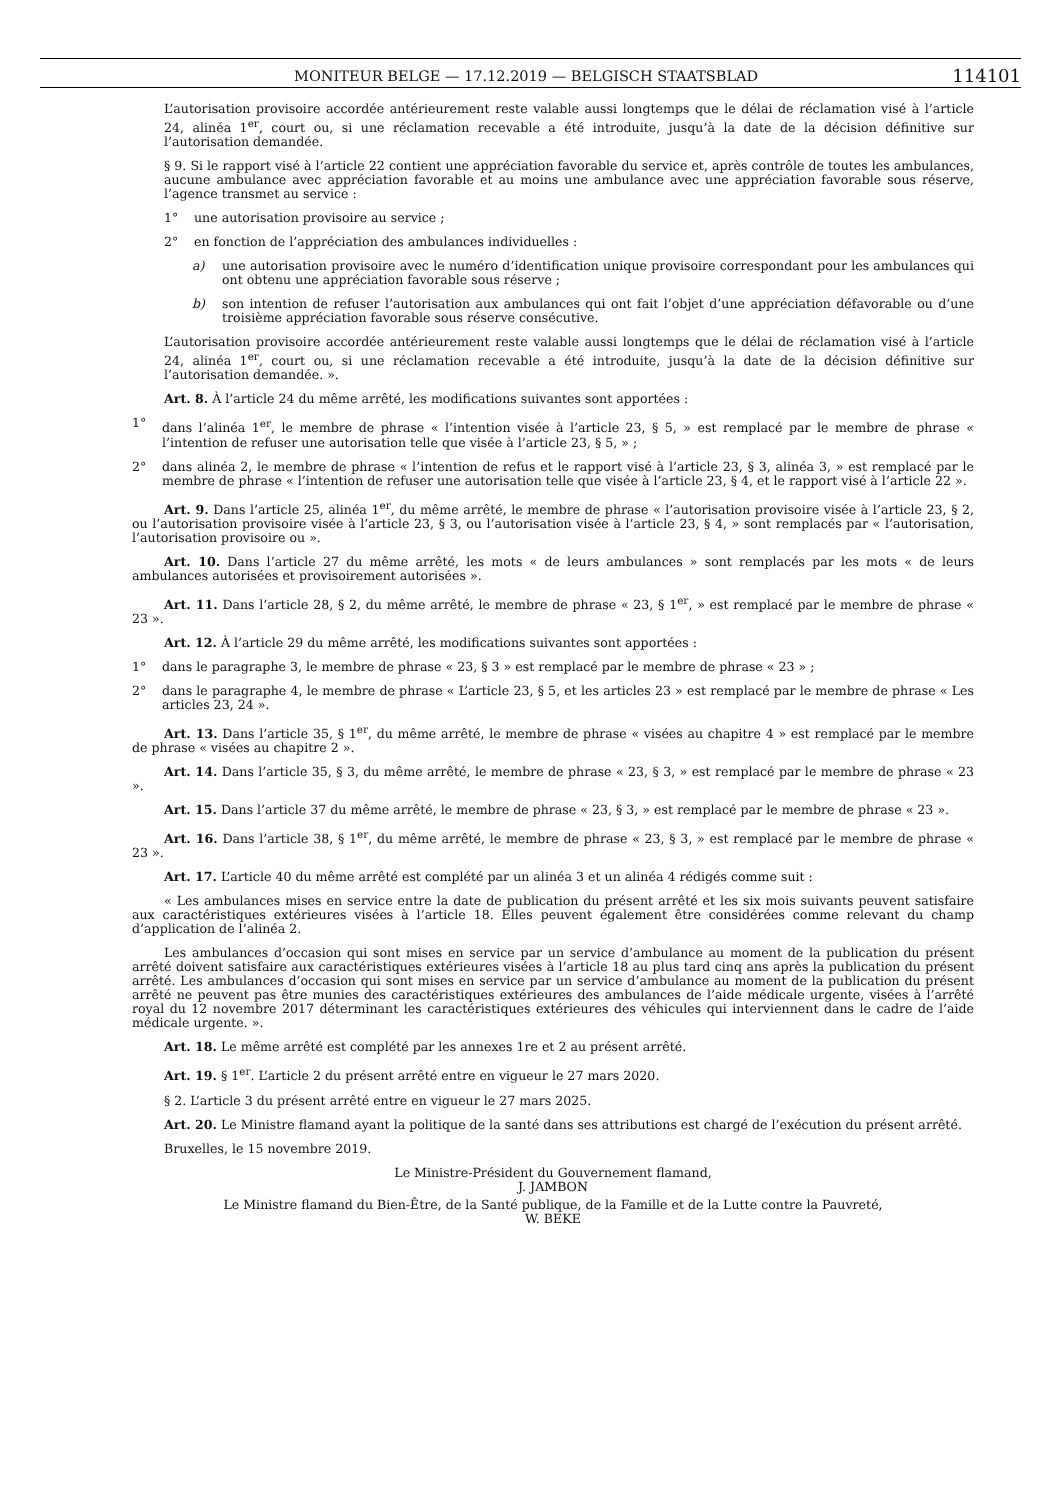MONITEUR BELGE — 17.12.2019 — BELGISCH STAATSBLAD 114101
L’autorisation provisoire accordée antérieurement reste valable aussi longtemps que le délai de réclamation visé à l’article 24, alinéa 1<sup>er</sup>, court ou, si une réclamation recevable a été introduite, jusqu’à la date de la décision définitive sur l’autorisation demandée.
§ 9. Si le rapport visé à l’article 22 contient une appréciation favorable du service et, après contrôle de toutes les ambulances, aucune ambulance avec appréciation favorable et au moins une ambulance avec une appréciation favorable sous réserve, l’agence transmet au service :
1° une autorisation provisoire au service ;
2° en fonction de l’appréciation des ambulances individuelles :
a) une autorisation provisoire avec le numéro d’identification unique provisoire correspondant pour les ambulances qui ont obtenu une appréciation favorable sous réserve ;
b) son intention de refuser l’autorisation aux ambulances qui ont fait l’objet d’une appréciation défavorable ou d’une troisième appréciation favorable sous réserve consécutive.
L’autorisation provisoire accordée antérieurement reste valable aussi longtemps que le délai de réclamation visé à l’article 24, alinéa 1<sup>er</sup>, court ou, si une réclamation recevable a été introduite, jusqu’à la date de la décision définitive sur l’autorisation demandée. ».
Art. 8. À l’article 24 du même arrêté, les modifications suivantes sont apportées :
1° dans l’alinéa 1<sup>er</sup>, le membre de phrase « l’intention visée à l’article 23, § 5, » est remplacé par le membre de phrase « l’intention de refuser une autorisation telle que visée à l’article 23, § 5, » ;
2° dans alinéa 2, le membre de phrase « l’intention de refus et le rapport visé à l’article 23, § 3, alinéa 3, » est remplacé par le membre de phrase « l’intention de refuser une autorisation telle que visée à l’article 23, § 4, et le rapport visé à l’article 22 ».
Art. 9. Dans l’article 25, alinéa 1<sup>er</sup>, du même arrêté, le membre de phrase « l’autorisation provisoire visée à l’article 23, § 2, ou l’autorisation provisoire visée à l’article 23, § 3, ou l’autorisation visée à l’article 23, § 4, » sont remplacés par « l’autorisation, l’autorisation provisoire ou ».
Art. 10. Dans l’article 27 du même arrêté, les mots « de leurs ambulances » sont remplacés par les mots « de leurs ambulances autorisées et provisoirement autorisées ».
Art. 11. Dans l’article 28, § 2, du même arrêté, le membre de phrase « 23, § 1<sup>er</sup>, » est remplacé par le membre de phrase « 23 ».
Art. 12. À l’article 29 du même arrêté, les modifications suivantes sont apportées :
1° dans le paragraphe 3, le membre de phrase « 23, § 3 » est remplacé par le membre de phrase « 23 » ;
2° dans le paragraphe 4, le membre de phrase « L’article 23, § 5, et les articles 23 » est remplacé par le membre de phrase « Les articles 23, 24 ».
Art. 13. Dans l’article 35, § 1<sup>er</sup>, du même arrêté, le membre de phrase « visées au chapitre 4 » est remplacé par le membre de phrase « visées au chapitre 2 ».
Art. 14. Dans l’article 35, § 3, du même arrêté, le membre de phrase « 23, § 3, » est remplacé par le membre de phrase « 23 ».
Art. 15. Dans l’article 37 du même arrêté, le membre de phrase « 23, § 3, » est remplacé par le membre de phrase « 23 ».
Art. 16. Dans l’article 38, § 1<sup>er</sup>, du même arrêté, le membre de phrase « 23, § 3, » est remplacé par le membre de phrase « 23 ».
Art. 17. L’article 40 du même arrêté est complété par un alinéa 3 et un alinéa 4 rédigés comme suit :
« Les ambulances mises en service entre la date de publication du présent arrêté et les six mois suivants peuvent satisfaire aux caractéristiques extérieures visées à l’article 18. Elles peuvent également être considérées comme relevant du champ d’application de l’alinéa 2.
Les ambulances d’occasion qui sont mises en service par un service d’ambulance au moment de la publication du présent arrêté doivent satisfaire aux caractéristiques extérieures visées à l’article 18 au plus tard cinq ans après la publication du présent arrêté. Les ambulances d’occasion qui sont mises en service par un service d’ambulance au moment de la publication du présent arrêté ne peuvent pas être munies des caractéristiques extérieures des ambulances de l’aide médicale urgente, visées à l’arrêté royal du 12 novembre 2017 déterminant les caractéristiques extérieures des véhicules qui interviennent dans le cadre de l’aide médicale urgente. ».
Art. 18. Le même arrêté est complété par les annexes 1re et 2 au présent arrêté.
Art. 19. § 1<sup>er</sup>. L’article 2 du présent arrêté entre en vigueur le 27 mars 2020.
§ 2. L’article 3 du présent arrêté entre en vigueur le 27 mars 2025.
Art. 20. Le Ministre flamand ayant la politique de la santé dans ses attributions est chargé de l’exécution du présent arrêté.
Bruxelles, le 15 novembre 2019.
Le Ministre-Président du Gouvernement flamand,
J. JAMBON
Le Ministre flamand du Bien-Être, de la Santé publique, de la Famille et de la Lutte contre la Pauvreté,
W. BEKE